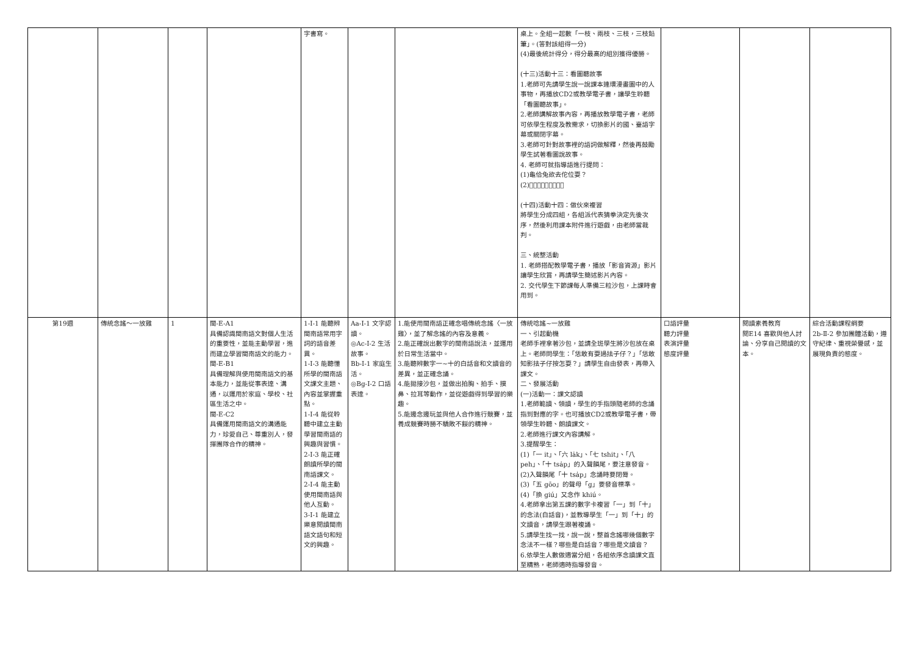| | | | | 字書寫。 | | | 桌上。全組一起數「一枝、兩枝、三枝，三枝鉛筆」。(答對該組得一分) (4)最後統計得分，得分最高的組別獲得優勝。 (十三)活動十三：看圖聽故事 1.老師可先請學生說一說課本連環漫畫圖中的人事物，再播放CD2或教學電子書，讓學生聆聽「看圖聽故事」。 2.老師講解故事內容，再播放教學電子書，老師可依學生程度及教需求，切換影片的國、臺語字幕或關閉字幕。 3.老師可針對故事裡的語詞做解釋，然後再鼓勵學生試著看圖說故事。 4. 老師可就指導語進行提問： (1)龜佮兔欲去佗位耍？ (2)𪜶有遇著啥物動物？ (十四)活動十四：做伙來複習 將學生分成四組，各組派代表猜拳決定先後次序，然後利用課本附件進行遊戲，由老師當裁判。 三、統整活動 1. 老師搭配教學電子書，播放「影音資源」影片讓學生欣賞，再請學生簡述影片內容。 2. 交代學生下節課每人準備三粒沙包，上課時會用到。 | | | |
| 第19週 | 傳統念謠～一放雞 | 1 | 閩-E-A1 具備認識閩南語文對個人生活的重要性，並能主動學習，進而建立學習閩南語文的能力。 閩-E-B1 具備理解與使用閩南語文的基本能力，並能從事表達、溝通，以運用於家庭、學校、社區生活之中。 閩-E-C2 具備運用閩南語文的溝通能力，珍愛自己、尊重別人，發揮團隊合作的精神。 | 1-Ⅰ-1 能聽辨閩南語常用字詞的語音差異。 1-Ⅰ-3 能聽懂所學的閩南語文課文主題、內容並掌握重點。 1-Ⅰ-4 能從聆聽中建立主動學習閩南語的興趣與習慣。 2-Ⅰ-3 能正確朗讀所學的閩南語課文。 2-Ⅰ-4 能主動使用閩南語與他人互動。 3-Ⅰ-1 能建立樂意閱讀閩南語文語句和短文的興趣。 | Aa-Ⅰ-1 文字認讀。 ◎Ac-Ⅰ-2 生活故事。 Bb-Ⅰ-1 家庭生活。 ◎Bg-Ⅰ-2 口語表達。 | 1.能使用閩南語正確念唱傳統念謠〈一放雞〉，並了解念謠的內容及意義。 2.能正確說出數字的閩南語說法，並運用於日常生活當中。 3.能聽辨數字一~十的白話音和文讀音的差異，並正確念誦。 4.能拋接沙包，並做出拍胸、拍手、摸鼻、拉耳等動作，並從遊戲得到學習的樂趣。 5.能邊念邊玩並與他人合作進行競賽，並養成競賽時勝不驕敗不餒的精神。 | 傳統唸謠~一放雞 一、引起動機 老師手裡拿著沙包，並請全班學生將沙包放在桌上。老師問學生：「恁敢有耍過抾子仔？」「恁敢知影抾子仔按怎耍？」請學生自由發表，再帶入課文。 二、發展活動 (一)活動一：課文認讀 1.老師範讀、領讀，學生的手指頭隨老師的念誦指到對應的字。也可播放CD2或教學電子書，帶領學生聆聽、朗讀課文。 2.老師進行課文內容講解。 3.提醒學生： (1)「一 it」、「六 la̍k」、「七 tshit」、「八 peh」、「十 tsa̍p」的入聲韻尾，要注意發音。 (2)入聲韻尾「十 tsa̍p」念誦時要閉脣。 (3)「五 gōo」的聲母「g」要發音標準。 (4)「換 giú」又念作 khiú。 4.老師拿出第五課的數字卡複習「一」到「十」的念法(白話音)，並教導學生「一」到「十」的文讀音，請學生跟著複誦。 5.請學生找一找，說一說，整首念謠哪幾個數字念法不一樣？哪些是白話音？哪些是文讀音？ 6.依學生人數做適當分組，各組依序念讀課文直至精熟，老師適時指導發音。 | 口語評量 聽力評量 表演評量 態度評量 | 閱讀素養教育 閱E14 喜歡與他人討論、分享自己閱讀的文本。 | 綜合活動課程綱要 2b-Ⅱ-2 參加團體活動，遵守紀律、重視榮譽感，並展現負責的態度。 |